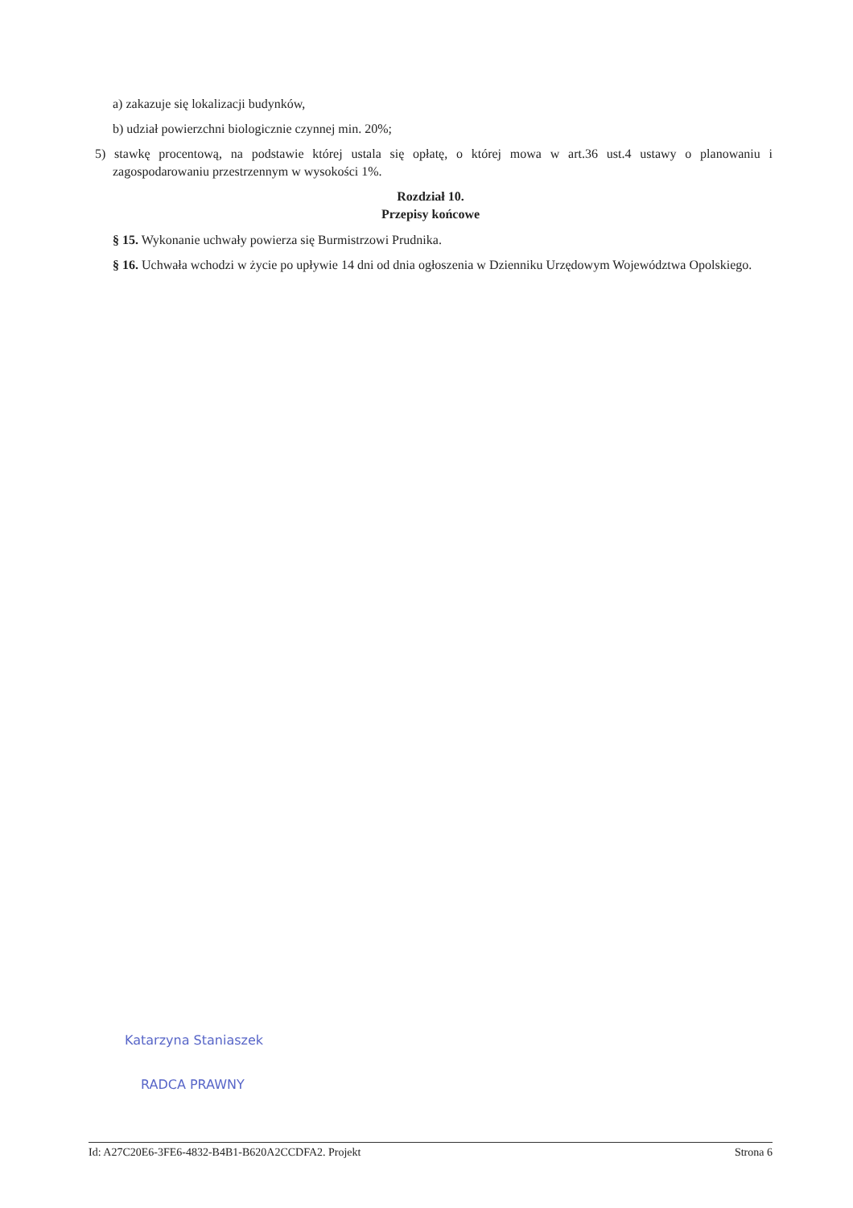a) zakazuje się lokalizacji budynków,
b) udział powierzchni biologicznie czynnej min. 20%;
5) stawkę procentową, na podstawie której ustala się opłatę, o której mowa w art.36 ust.4 ustawy o planowaniu i zagospodarowaniu przestrzennym w wysokości 1%.
Rozdział 10.
Przepisy końcowe
§ 15. Wykonanie uchwały powierza się Burmistrzowi Prudnika.
§ 16. Uchwała wchodzi w życie po upływie 14 dni od dnia ogłoszenia w Dzienniku Urzędowym Województwa Opolskiego.
Katarzyna Staniaszek
RADCA PRAWNY
Id: A27C20E6-3FE6-4832-B4B1-B620A2CCDFA2. Projekt Strona 6